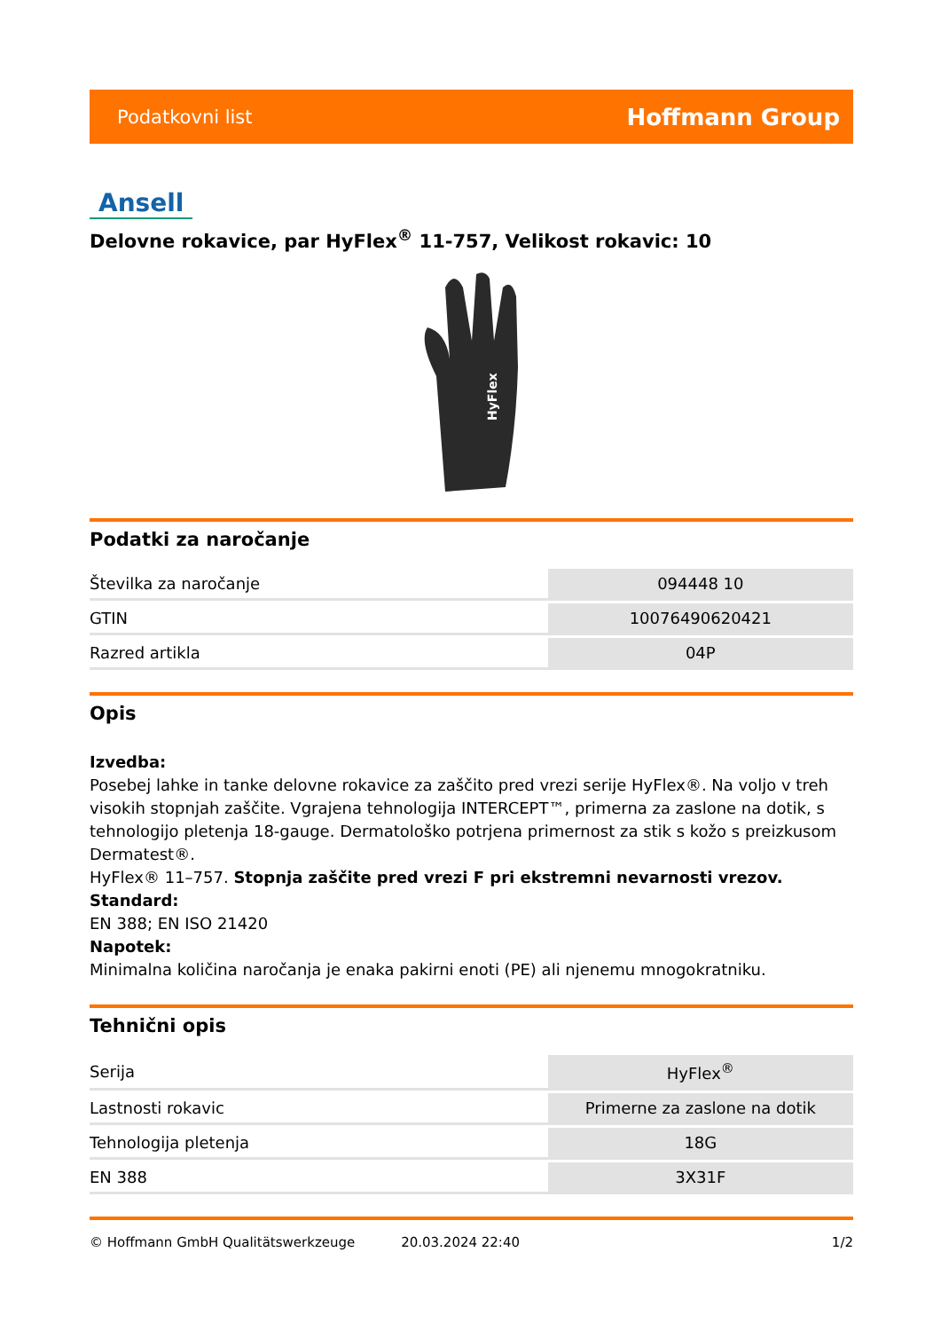Podatkovni list Hoffmann Group
Ansell
Delovne rokavice, par HyFlex<sup>®</sup> 11-757, Velikost rokavic: 10
HyFlex
Podatki za naročanje
| Številka za naročanje | 094448 10 |
| GTIN | 10076490620421 |
| Razred artikla | 04P |
Opis
Izvedba:
Posebej lahke in tanke delovne rokavice za zaščito pred vrezi serije HyFlex®. Na voljo v treh visokih stopnjah zaščite. Vgrajena tehnologija INTERCEPT™, primerna za zaslone na dotik, s tehnologijo pletenja 18-gauge. Dermatološko potrjena primernost za stik s kožo s preizkusom Dermatest®.
HyFlex® 11–757. Stopnja zaščite pred vrezi F pri ekstremni nevarnosti vrezov.
Standard:
EN 388; EN ISO 21420
Napotek:
Minimalna količina naročanja je enaka pakirni enoti (PE) ali njenemu mnogokratniku.
Tehnični opis
| Serija | HyFlex<sup>®</sup> |
| Lastnosti rokavic | Primerne za zaslone na dotik |
| Tehnologija pletenja | 18G |
| EN 388 | 3X31F |
© Hoffmann GmbH Qualitätswerkzeuge 20.03.2024 22:40 1/2